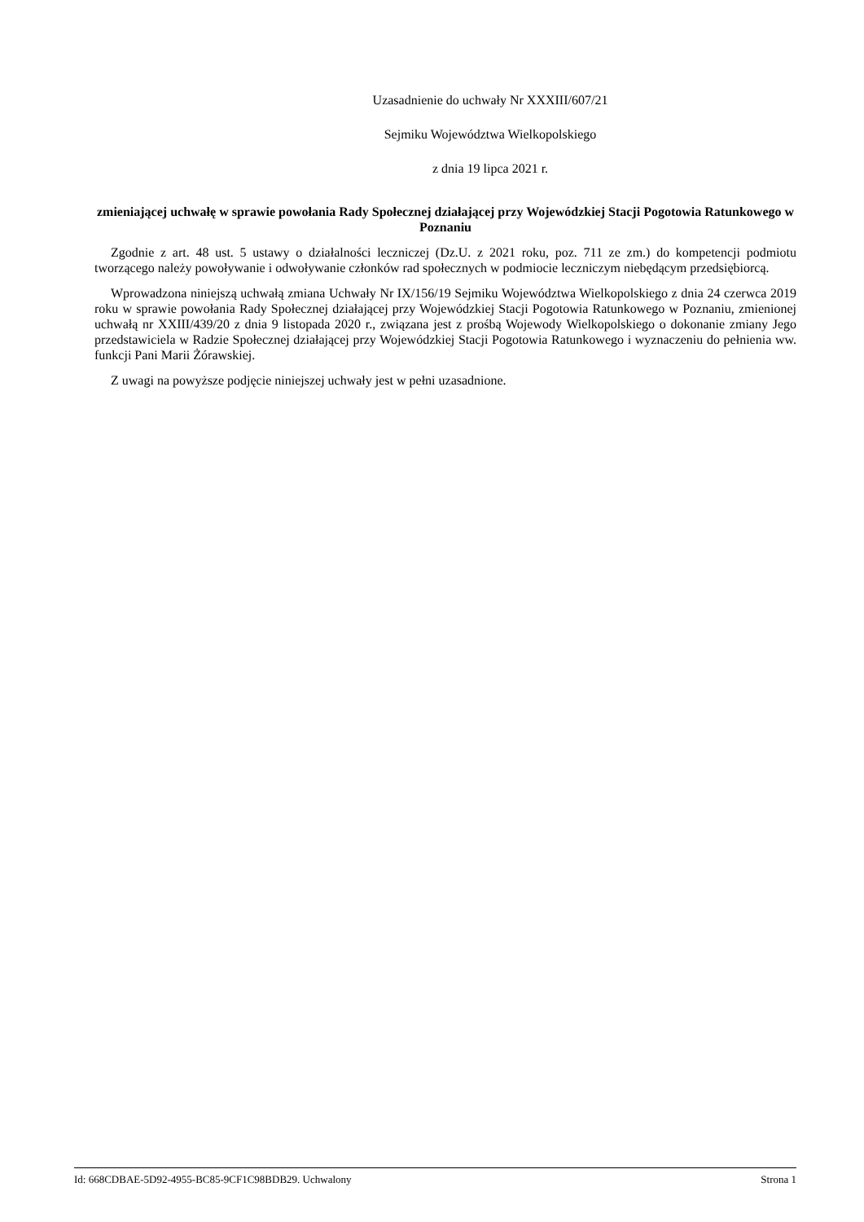Uzasadnienie do uchwały Nr XXXIII/607/21
Sejmiku Województwa Wielkopolskiego
z dnia 19 lipca 2021 r.
zmieniającej uchwałę w sprawie powołania Rady Społecznej działającej przy Wojewódzkiej Stacji Pogotowia Ratunkowego w Poznaniu
Zgodnie z art. 48 ust. 5 ustawy o działalności leczniczej (Dz.U. z 2021 roku, poz. 711 ze zm.) do kompetencji podmiotu tworzącego należy powoływanie i odwoływanie członków rad społecznych w podmiocie leczniczym niebędącym przedsiębiorcą.
Wprowadzona niniejszą uchwałą zmiana Uchwały Nr IX/156/19 Sejmiku Województwa Wielkopolskiego z dnia 24 czerwca 2019 roku w sprawie powołania Rady Społecznej działającej przy Wojewódzkiej Stacji Pogotowia Ratunkowego w Poznaniu, zmienionej uchwałą nr XXIII/439/20 z dnia 9 listopada 2020 r., związana jest z prośbą Wojewody Wielkopolskiego o dokonanie zmiany Jego przedstawiciela w Radzie Społecznej działającej przy Wojewódzkiej Stacji Pogotowia Ratunkowego i wyznaczeniu do pełnienia ww. funkcji Pani Marii Żórawskiej.
Z uwagi na powyższe podjęcie niniejszej uchwały jest w pełni uzasadnione.
Id: 668CDBAE-5D92-4955-BC85-9CF1C98BDB29. Uchwalony Strona 1